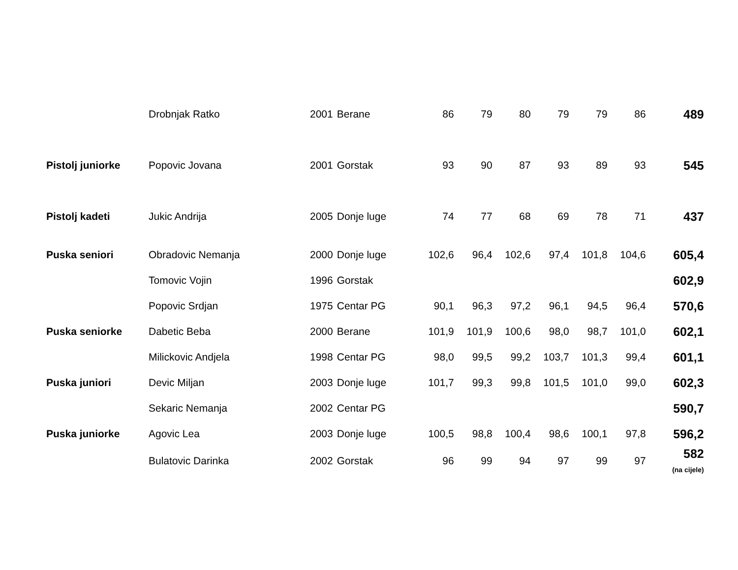| | Drobnjak Ratko | 2001 | Berane | 86 | 79 | 80 | 79 | 79 | 86 | 489 |
| Pistolj juniorke | Popovic Jovana | 2001 | Gorstak | 93 | 90 | 87 | 93 | 89 | 93 | 545 |
| Pistolj kadeti | Jukic Andrija | 2005 | Donje luge | 74 | 77 | 68 | 69 | 78 | 71 | 437 |
| Puska seniori | Obradovic Nemanja | 2000 | Donje luge | 102,6 | 96,4 | 102,6 | 97,4 | 101,8 | 104,6 | 605,4 |
| | Tomovic Vojin | 1996 | Gorstak | | | | | | | 602,9 |
| | Popovic Srdjan | 1975 | Centar PG | 90,1 | 96,3 | 97,2 | 96,1 | 94,5 | 96,4 | 570,6 |
| Puska seniorke | Dabetic Beba | 2000 | Berane | 101,9 | 101,9 | 100,6 | 98,0 | 98,7 | 101,0 | 602,1 |
| | Milickovic Andjela | 1998 | Centar PG | 98,0 | 99,5 | 99,2 | 103,7 | 101,3 | 99,4 | 601,1 |
| Puska juniori | Devic Miljan | 2003 | Donje luge | 101,7 | 99,3 | 99,8 | 101,5 | 101,0 | 99,0 | 602,3 |
| | Sekaric Nemanja | 2002 | Centar PG | | | | | | | 590,7 |
| Puska juniorke | Agovic Lea | 2003 | Donje luge | 100,5 | 98,8 | 100,4 | 98,6 | 100,1 | 97,8 | 596,2 |
| | Bulatovic Darinka | 2002 | Gorstak | 96 | 99 | 94 | 97 | 99 | 97 | 582 (na cijele) |